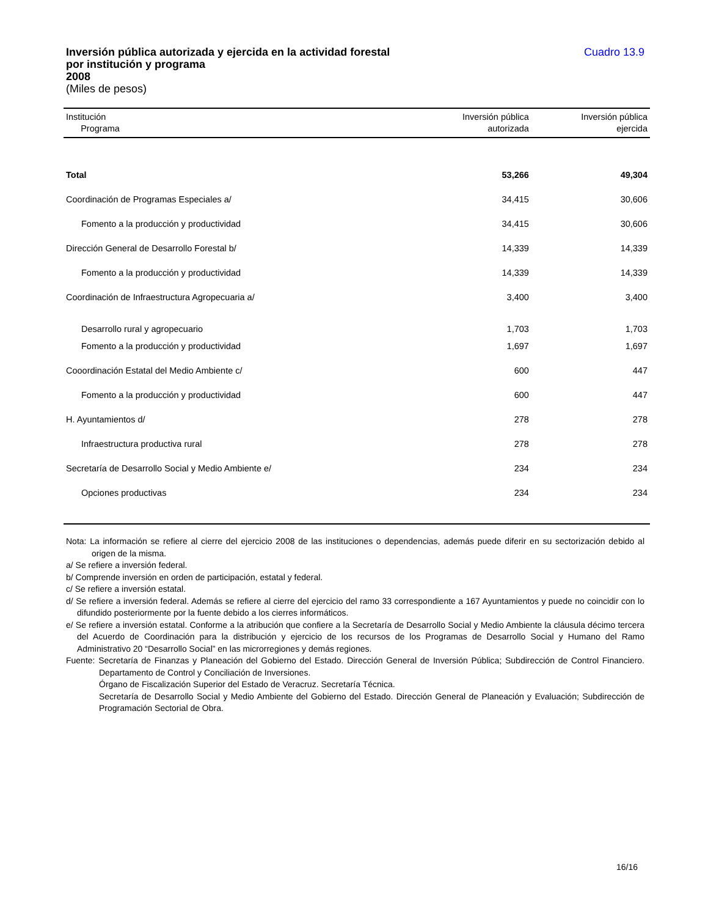Inversión pública autorizada y ejercida en la actividad forestal
por institución y programa
2008
(Miles de pesos)
Cuadro 13.9
| Institución Programa | Inversión pública autorizada | Inversión pública ejercida |
| --- | --- | --- |
| Total | 53,266 | 49,304 |
| Coordinación de Programas Especiales a/ | 34,415 | 30,606 |
| Fomento a la producción y productividad | 34,415 | 30,606 |
| Dirección General de Desarrollo Forestal b/ | 14,339 | 14,339 |
| Fomento a la producción y productividad | 14,339 | 14,339 |
| Coordinación de Infraestructura Agropecuaria a/ | 3,400 | 3,400 |
| Desarrollo rural y agropecuario | 1,703 | 1,703 |
| Fomento a la producción y productividad | 1,697 | 1,697 |
| Cooordinación Estatal del Medio Ambiente c/ | 600 | 447 |
| Fomento a la producción y productividad | 600 | 447 |
| H. Ayuntamientos d/ | 278 | 278 |
| Infraestructura productiva rural | 278 | 278 |
| Secretaría de Desarrollo Social y Medio Ambiente e/ | 234 | 234 |
| Opciones productivas | 234 | 234 |
Nota: La información se refiere al cierre del ejercicio 2008 de las instituciones o dependencias, además puede diferir en su sectorización debido al origen de la misma.
a/ Se refiere a inversión federal.
b/ Comprende inversión en orden de participación, estatal y federal.
c/ Se refiere a inversión estatal.
d/ Se refiere a inversión federal. Además se refiere al cierre del ejercicio del ramo 33 correspondiente a 167 Ayuntamientos y puede no coincidir con lo difundido posteriormente por la fuente debido a los cierres informáticos.
e/ Se refiere a inversión estatal. Conforme a la atribución que confiere a la Secretaría de Desarrollo Social y Medio Ambiente la cláusula décimo tercera del Acuerdo de Coordinación para la distribución y ejercicio de los recursos de los Programas de Desarrollo Social y Humano del Ramo Administrativo 20 “Desarrollo Social” en las microrregiones y demás regiones.
Fuente: Secretaría de Finanzas y Planeación del Gobierno del Estado. Dirección General de Inversión Pública; Subdirección de Control Financiero. Departamento de Control y Conciliación de Inversiones.
Órgano de Fiscalización Superior del Estado de Veracruz. Secretaría Técnica.
Secretaría de Desarrollo Social y Medio Ambiente del Gobierno del Estado. Dirección General de Planeación y Evaluación; Subdirección de Programación Sectorial de Obra.
16/16